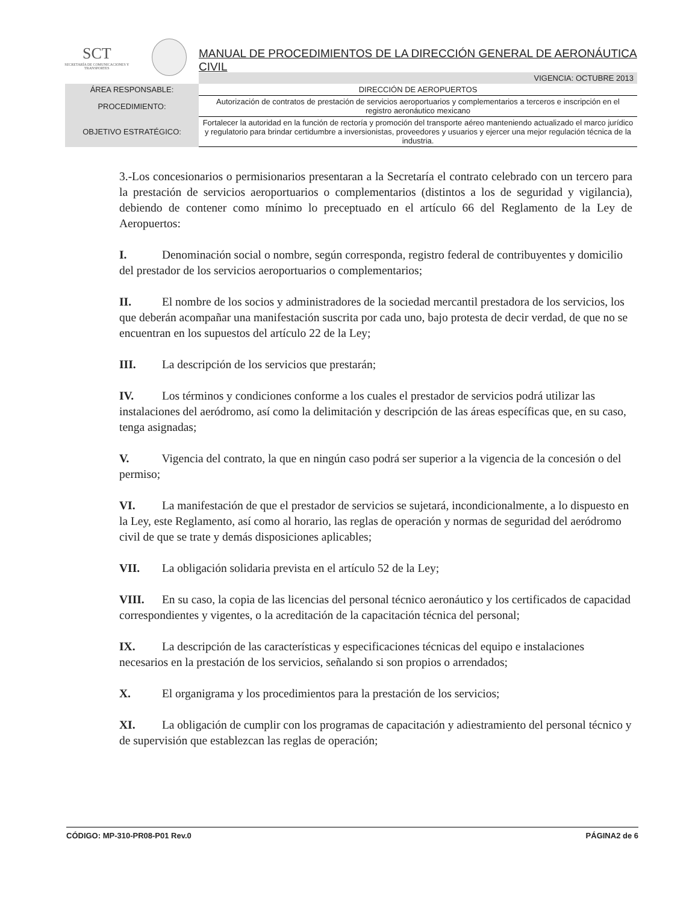SCT
SECRETARÍA DE COMUNICACIONES Y TRANSPORTES
MANUAL DE PROCEDIMIENTOS DE LA DIRECCIÓN GENERAL DE AERONÁUTICA CIVIL
| | VIGENCIA: OCTUBRE 2013 |
| ÁREA RESPONSABLE: | DIRECCIÓN DE AEROPUERTOS |
| PROCEDIMIENTO: | Autorización de contratos de prestación de servicios aeroportuarios y complementarios a terceros e inscripción en el registro aeronáutico mexicano |
| OBJETIVO ESTRATÉGICO: | Fortalecer la autoridad en la función de rectoría y promoción del transporte aéreo manteniendo actualizado el marco jurídico y regulatorio para brindar certidumbre a inversionistas, proveedores y usuarios y ejercer una mejor regulación técnica de la industria. |
3.-Los concesionarios o permisionarios presentaran a la Secretaría el contrato celebrado con un tercero para la prestación de servicios aeroportuarios o complementarios (distintos a los de seguridad y vigilancia), debiendo de contener como mínimo lo preceptuado en el artículo 66 del Reglamento de la Ley de Aeropuertos:
I. Denominación social o nombre, según corresponda, registro federal de contribuyentes y domicilio del prestador de los servicios aeroportuarios o complementarios;
II. El nombre de los socios y administradores de la sociedad mercantil prestadora de los servicios, los que deberán acompañar una manifestación suscrita por cada uno, bajo protesta de decir verdad, de que no se encuentran en los supuestos del artículo 22 de la Ley;
III. La descripción de los servicios que prestarán;
IV. Los términos y condiciones conforme a los cuales el prestador de servicios podrá utilizar las instalaciones del aeródromo, así como la delimitación y descripción de las áreas específicas que, en su caso, tenga asignadas;
V. Vigencia del contrato, la que en ningún caso podrá ser superior a la vigencia de la concesión o del permiso;
VI. La manifestación de que el prestador de servicios se sujetará, incondicionalmente, a lo dispuesto en la Ley, este Reglamento, así como al horario, las reglas de operación y normas de seguridad del aeródromo civil de que se trate y demás disposiciones aplicables;
VII. La obligación solidaria prevista en el artículo 52 de la Ley;
VIII. En su caso, la copia de las licencias del personal técnico aeronáutico y los certificados de capacidad correspondientes y vigentes, o la acreditación de la capacitación técnica del personal;
IX. La descripción de las características y especificaciones técnicas del equipo e instalaciones necesarios en la prestación de los servicios, señalando si son propios o arrendados;
X. El organigrama y los procedimientos para la prestación de los servicios;
XI. La obligación de cumplir con los programas de capacitación y adiestramiento del personal técnico y de supervisión que establezcan las reglas de operación;
CÓDIGO: MP-310-PR08-P01 Rev.0 PÁGINA2 de 6